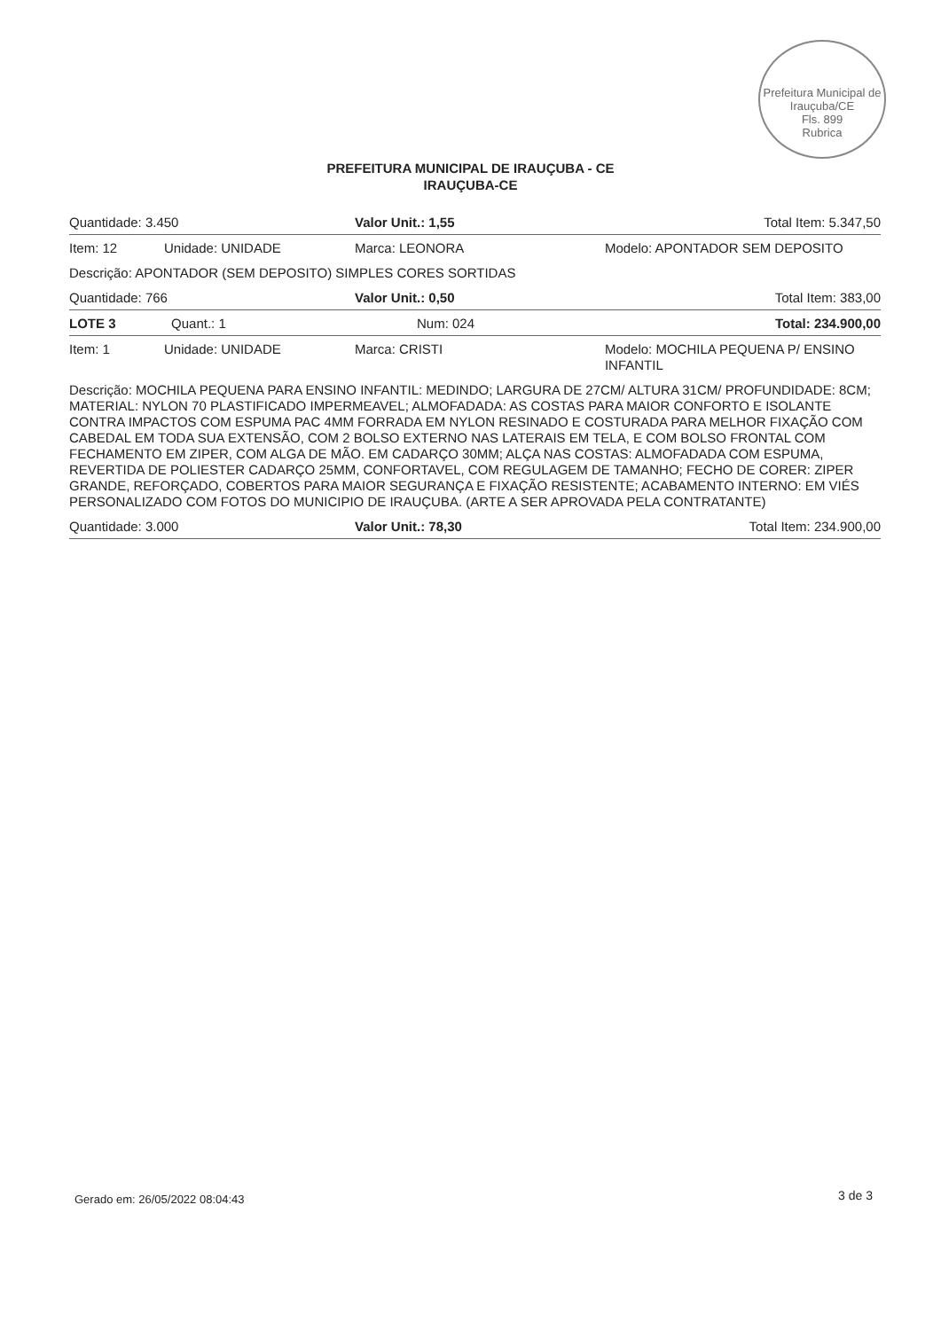Prefeitura Municipal de Irauçuba/CE
Fls. 899
Rubrica
PREFEITURA MUNICIPAL DE IRAUÇUBA - CE
IRAUÇUBA-CE
| Quantidade: 3.450 | | Valor Unit.: 1,55 | Total Item: 5.347,50 |
| Item: 12 | Unidade: UNIDADE | Marca: LEONORA | Modelo: APONTADOR SEM DEPOSITO |
| Descrição: APONTADOR (SEM DEPOSITO) SIMPLES CORES SORTIDAS | | | |
| Quantidade: 766 | | Valor Unit.: 0,50 | Total Item: 383,00 |
| LOTE 3 Quant.: 1 | | Num: 024 | Total: 234.900,00 |
| Item: 1 | Unidade: UNIDADE | Marca: CRISTI | Modelo: MOCHILA PEQUENA P/ ENSINO INFANTIL |
| Descrição: MOCHILA PEQUENA PARA ENSINO INFANTIL: MEDINDO; LARGURA DE 27CM/ ALTURA 31CM/ PROFUNDIDADE: 8CM; MATERIAL: NYLON 70 PLASTIFICADO IMPERMEAVEL; ALMOFADADA: AS COSTAS PARA MAIOR CONFORTO E ISOLANTE CONTRA IMPACTOS COM ESPUMA PAC 4MM FORRADA EM NYLON RESINADO E COSTURADA PARA MELHOR FIXAÇÃO COM CABEDAL EM TODA SUA EXTENSÃO, COM 2 BOLSO EXTERNO NAS LATERAIS EM TELA, E COM BOLSO FRONTAL COM FECHAMENTO EM ZIPER, COM ALGA DE MÃO. EM CADARÇO 30MM; ALÇA NAS COSTAS: ALMOFADADA COM ESPUMA, REVERTIDA DE POLIESTER CADARÇO 25MM, CONFORTAVEL, COM REGULAGEM DE TAMANHO; FECHO DE CORER: ZIPER GRANDE, REFORÇADO, COBERTOS PARA MAIOR SEGURANÇA E FIXAÇÃO RESISTENTE; ACABAMENTO INTERNO: EM VIÉS PERSONALIZADO COM FOTOS DO MUNICIPIO DE IRAUÇUBA. (ARTE A SER APROVADA PELA CONTRATANTE) | | | |
| Quantidade: 3.000 | | Valor Unit.: 78,30 | Total Item: 234.900,00 |
Gerado em: 26/05/2022 08:04:43 3 de 3